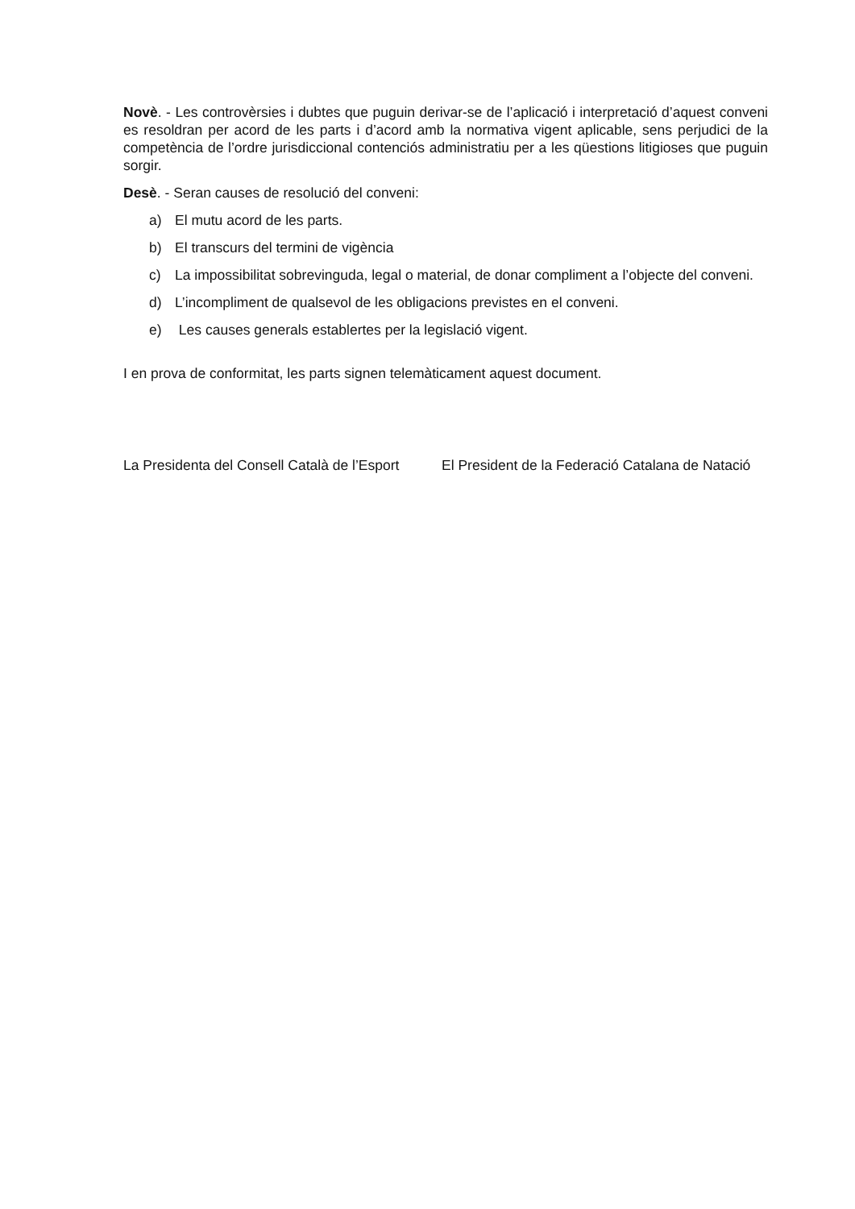Novè. - Les controvèrsies i dubtes que puguin derivar-se de l’aplicació i interpretació d’aquest conveni es resoldran per acord de les parts i d’acord amb la normativa vigent aplicable, sens perjudici de la competència de l’ordre jurisdiccional contenciós administratiu per a les qüestions litigioses que puguin sorgir.
Desè. - Seran causes de resolució del conveni:
a) El mutu acord de les parts.
b) El transcurs del termini de vigència
c) La impossibilitat sobrevinguda, legal o material, de donar compliment a l’objecte del conveni.
d) L’incompliment de qualsevol de les obligacions previstes en el conveni.
e) Les causes generals establertes per la legislació vigent.
I en prova de conformitat, les parts signen telemàticament aquest document.
La Presidenta del Consell Català de l’Esport
El President de la Federació Catalana de Natació